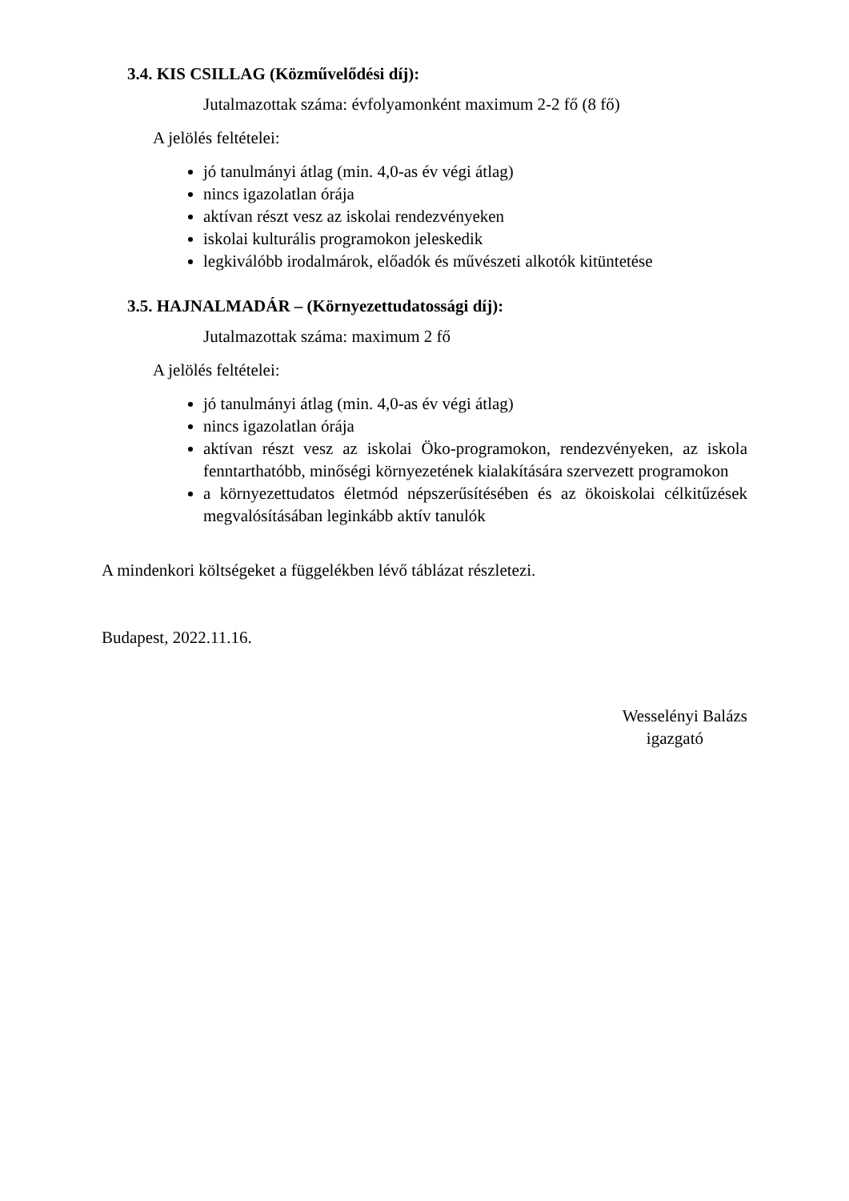3.4. KIS CSILLAG (Közművelődési díj):
Jutalmazottak száma: évfolyamonként maximum 2-2 fő (8 fő)
A jelölés feltételei:
jó tanulmányi átlag (min. 4,0-as év végi átlag)
nincs igazolatlan órája
aktívan részt vesz az iskolai rendezvényeken
iskolai kulturális programokon jeleskedik
legkiválóbb irodalmárok, előadók és művészeti alkotók kitüntetése
3.5. HAJNALMADÁR – (Környezettudatossági díj):
Jutalmazottak száma: maximum 2 fő
A jelölés feltételei:
jó tanulmányi átlag (min. 4,0-as év végi átlag)
nincs igazolatlan órája
aktívan részt vesz az iskolai Öko-programokon, rendezvényeken, az iskola fenntarthatóbb, minőségi környezetének kialakítására szervezett programokon
a környezettudatos életmód népszerűsítésében és az ökoiskolai célkitűzések megvalósításában leginkább aktív tanulók
A mindenkori költségeket a függelékben lévő táblázat részletezi.
Budapest, 2022.11.16.
Wesselényi Balázs
igazgató